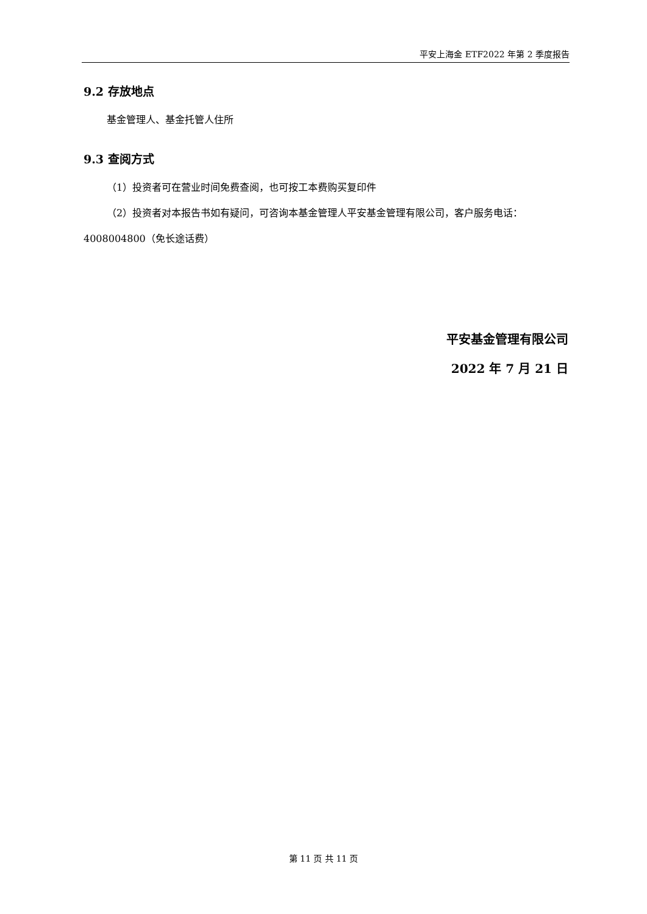平安上海金 ETF2022 年第 2 季度报告
9.2 存放地点
基金管理人、基金托管人住所
9.3 查阅方式
（1）投资者可在营业时间免费查阅，也可按工本费购买复印件
（2）投资者对本报告书如有疑问，可咨询本基金管理人平安基金管理有限公司，客户服务电话：4008004800（免长途话费）
平安基金管理有限公司
2022 年 7 月 21 日
第 11 页 共 11 页